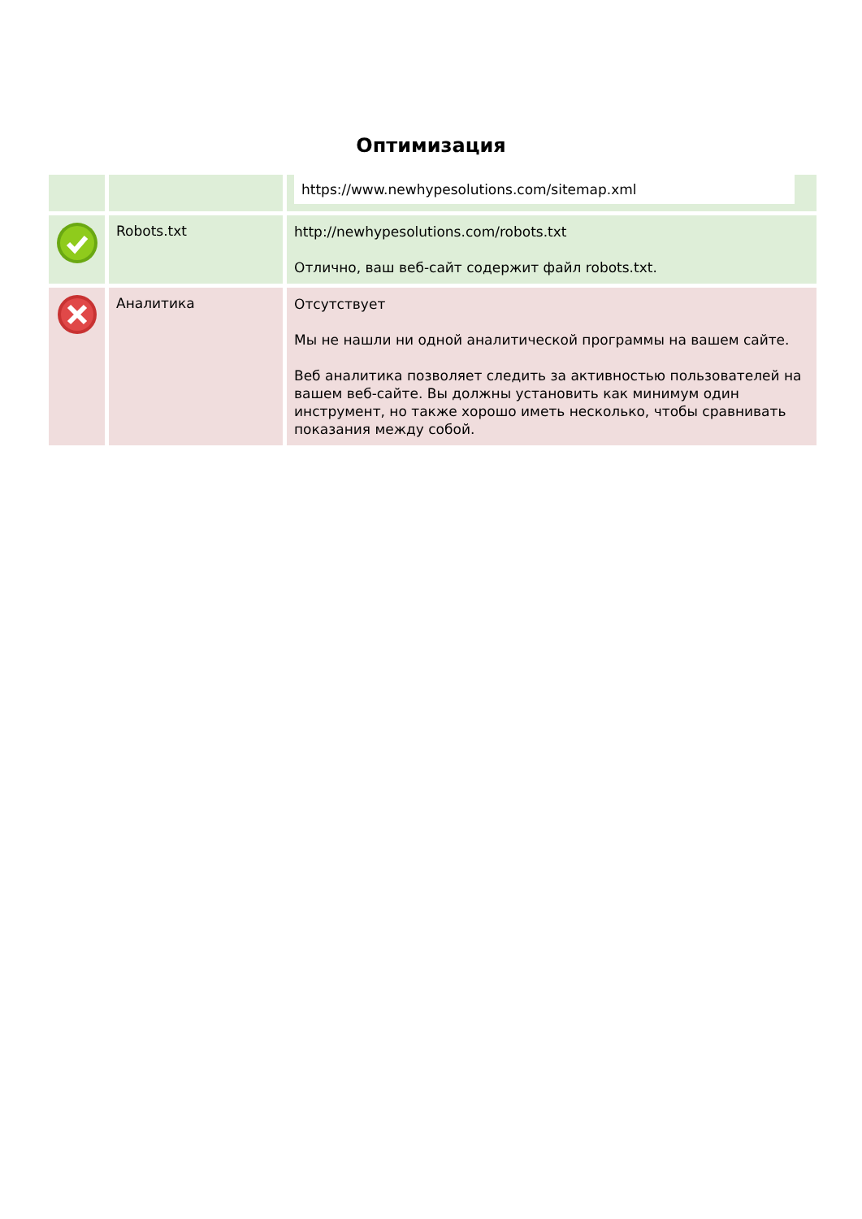Оптимизация
| | | https://www.newhypesolutions.com/sitemap.xml |
| | Robots.txt | http://newhypesolutions.com/robots.txt Отлично, ваш веб-сайт содержит файл robots.txt. |
| | Аналитика | Отсутствует Мы не нашли ни одной аналитической программы на вашем сайте. Веб аналитика позволяет следить за активностью пользователей на вашем веб-сайте. Вы должны установить как минимум один инструмент, но также хорошо иметь несколько, чтобы сравнивать показания между собой. |